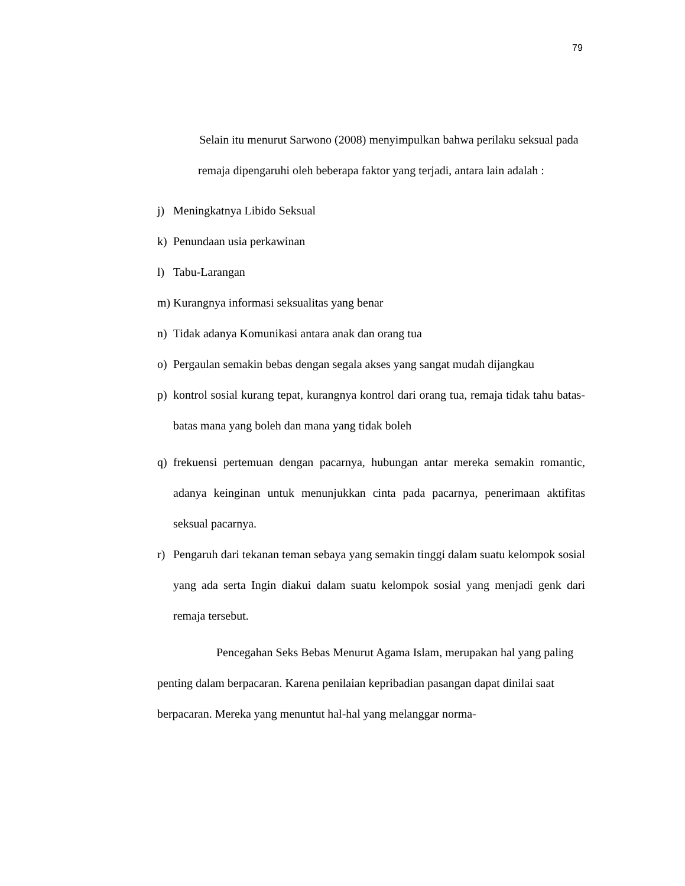79
Selain itu menurut Sarwono (2008) menyimpulkan bahwa perilaku seksual pada remaja dipengaruhi oleh beberapa faktor yang terjadi, antara lain adalah :
j) Meningkatnya Libido Seksual
k) Penundaan usia perkawinan
l) Tabu-Larangan
m) Kurangnya informasi seksualitas yang benar
n) Tidak adanya Komunikasi antara anak dan orang tua
o) Pergaulan semakin bebas dengan segala akses yang sangat mudah dijangkau
p) kontrol sosial kurang tepat, kurangnya kontrol dari orang tua, remaja tidak tahu batas-batas mana yang boleh dan mana yang tidak boleh
q) frekuensi pertemuan dengan pacarnya, hubungan antar mereka semakin romantic, adanya keinginan untuk menunjukkan cinta pada pacarnya, penerimaan aktifitas seksual pacarnya.
r) Pengaruh dari tekanan teman sebaya yang semakin tinggi dalam suatu kelompok sosial yang ada serta Ingin diakui dalam suatu kelompok sosial yang menjadi genk dari remaja tersebut.
Pencegahan Seks Bebas Menurut Agama Islam, merupakan hal yang paling penting dalam berpacaran. Karena penilaian kepribadian pasangan dapat dinilai saat berpacaran. Mereka yang menuntut hal-hal yang melanggar norma-